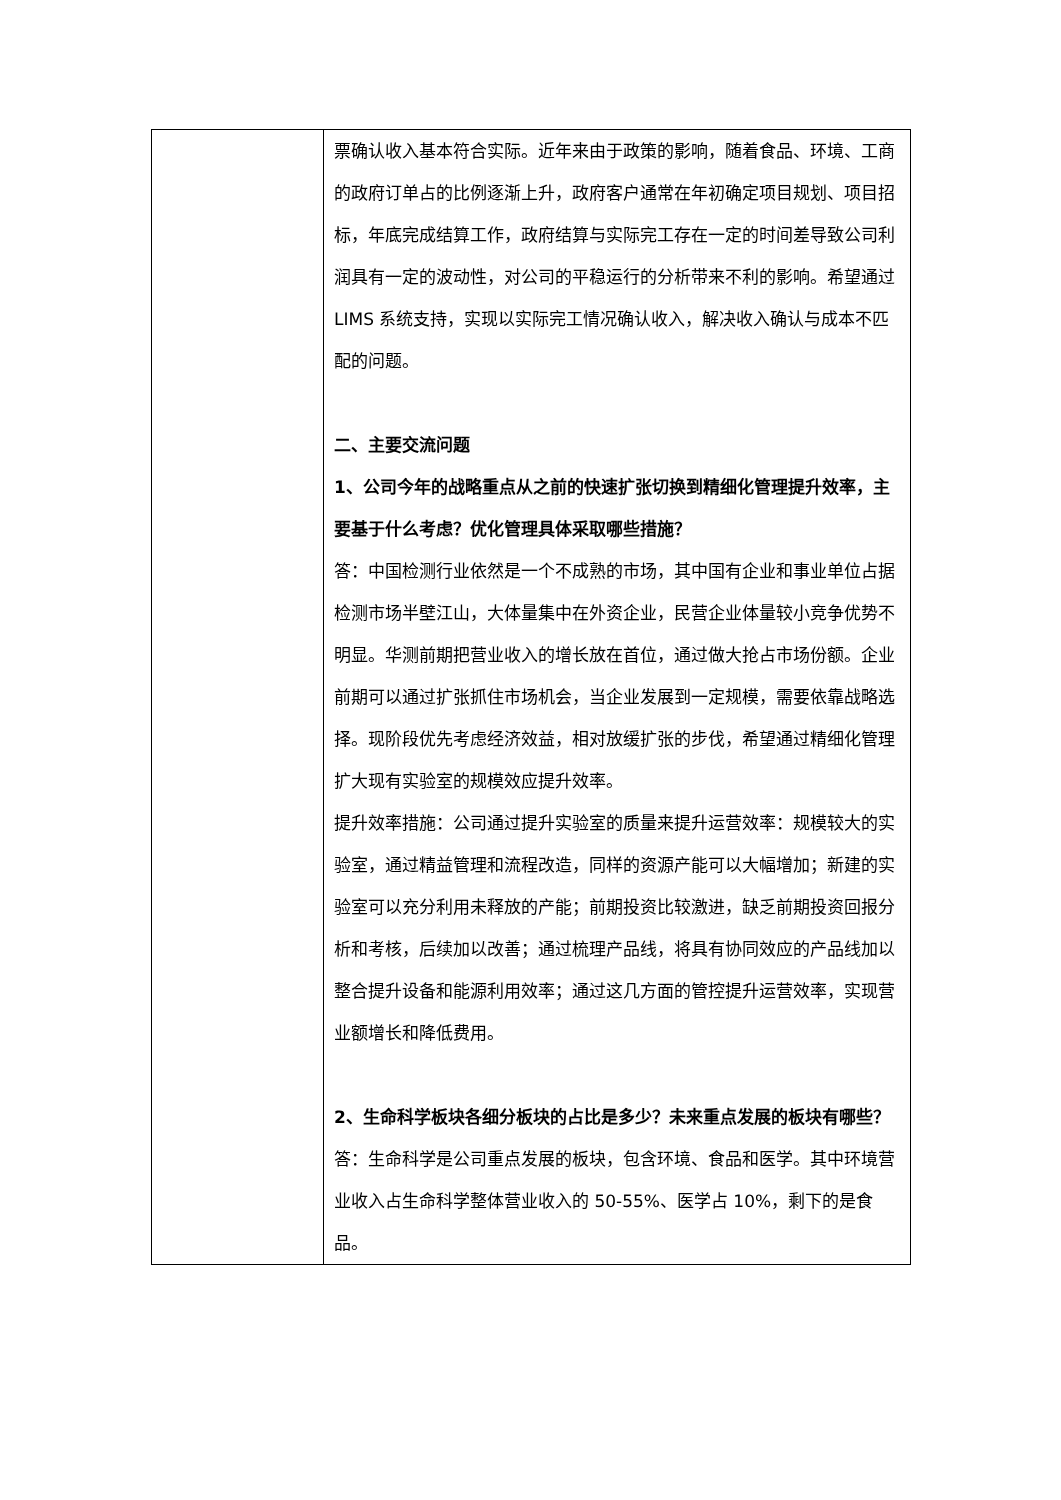| | 票确认收入基本符合实际。近年来由于政策的影响，随着食品、环境、工商的政府订单占的比例逐渐上升，政府客户通常在年初确定项目规划、项目招标，年底完成结算工作，政府结算与实际完工存在一定的时间差导致公司利润具有一定的波动性，对公司的平稳运行的分析带来不利的影响。希望通过 LIMS 系统支持，实现以实际完工情况确认收入，解决收入确认与成本不匹配的问题。 二、主要交流问题 1、公司今年的战略重点从之前的快速扩张切换到精细化管理提升效率，主要基于什么考虑？优化管理具体采取哪些措施？ 答：中国检测行业依然是一个不成熟的市场，其中国有企业和事业单位占据检测市场半壁江山，大体量集中在外资企业，民营企业体量较小竞争优势不明显。华测前期把营业收入的增长放在首位，通过做大抢占市场份额。企业前期可以通过扩张抓住市场机会，当企业发展到一定规模，需要依靠战略选择。现阶段优先考虑经济效益，相对放缓扩张的步伐，希望通过精细化管理扩大现有实验室的规模效应提升效率。 提升效率措施：公司通过提升实验室的质量来提升运营效率：规模较大的实验室，通过精益管理和流程改造，同样的资源产能可以大幅增加；新建的实验室可以充分利用未释放的产能；前期投资比较激进，缺乏前期投资回报分析和考核，后续加以改善；通过梳理产品线，将具有协同效应的产品线加以整合提升设备和能源利用效率；通过这几方面的管控提升运营效率，实现营业额增长和降低费用。 2、生命科学板块各细分板块的占比是多少？未来重点发展的板块有哪些？ 答：生命科学是公司重点发展的板块，包含环境、食品和医学。其中环境营业收入占生命科学整体营业收入的 50-55%、医学占 10%，剩下的是食品。 |